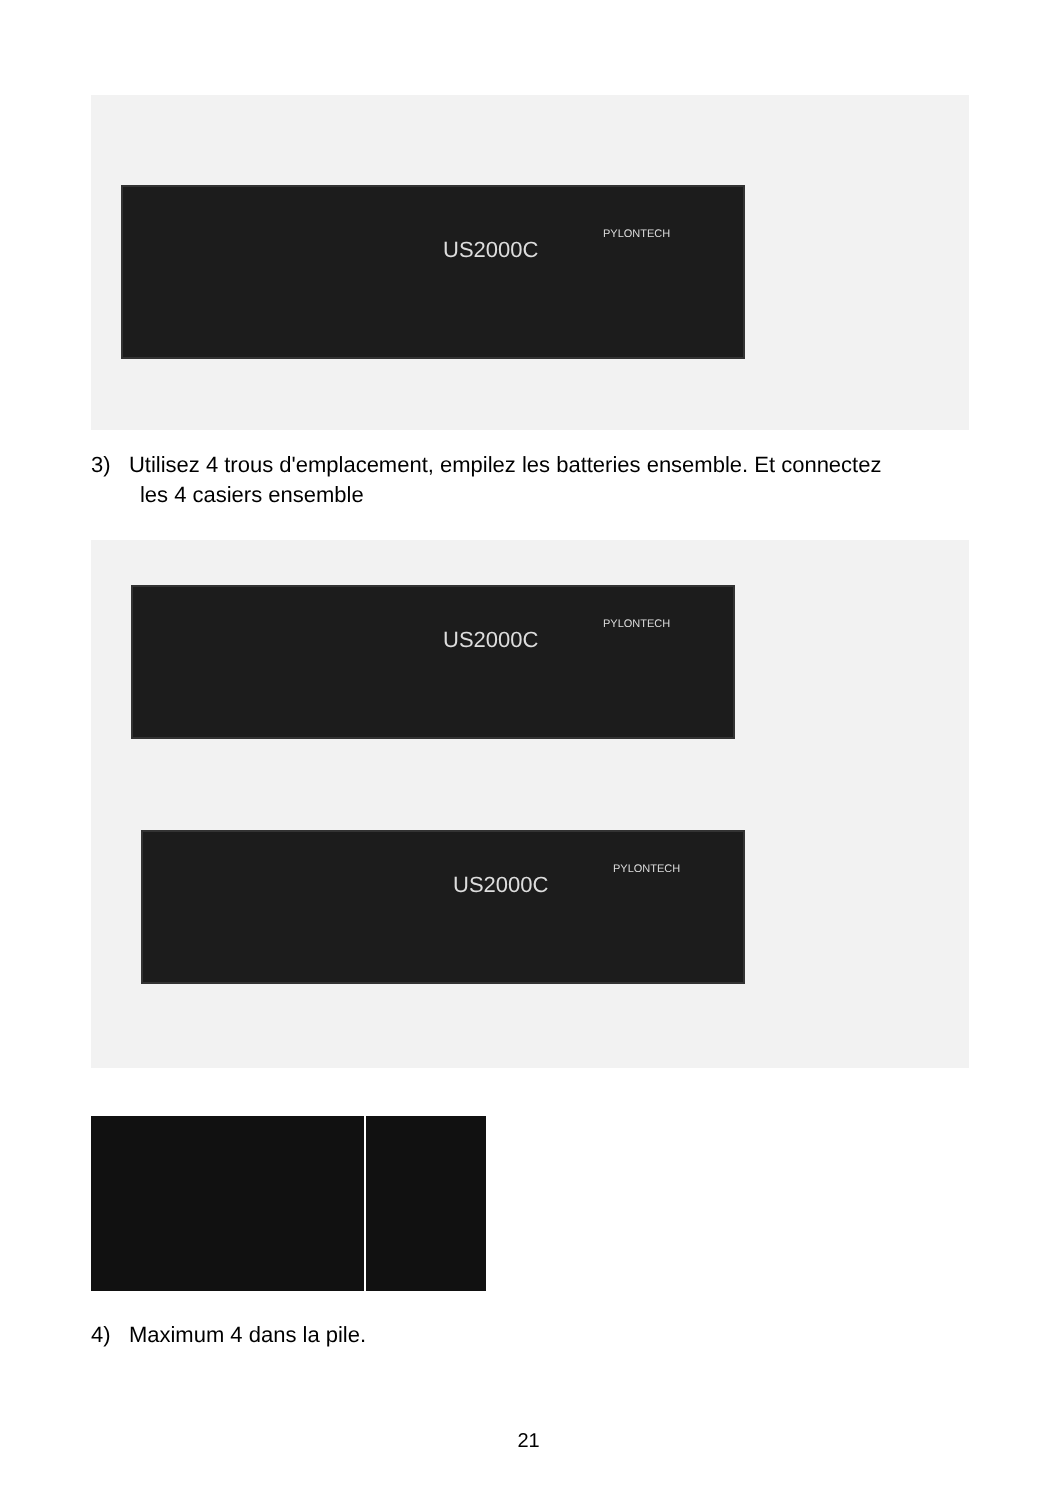US2000C
PYLONTECH
3) Utilisez 4 trous d'emplacement, empilez les batteries ensemble. Et connectez
les 4 casiers ensemble
US2000C
PYLONTECH
US2000C
PYLONTECH
4) Maximum 4 dans la pile.
21